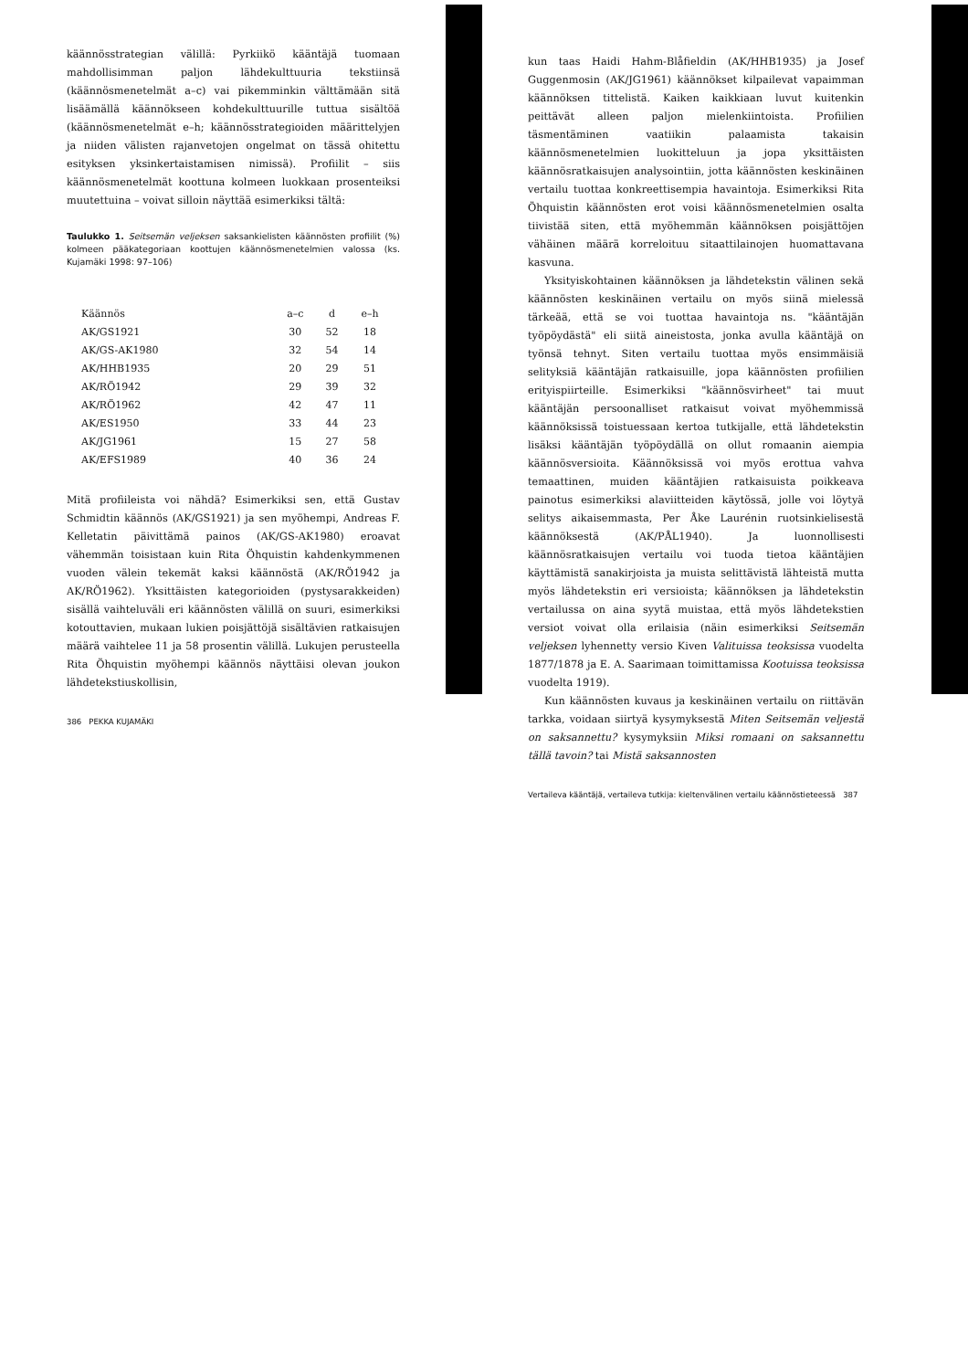käännösstrategian välillä: Pyrkiikö kääntäjä tuomaan mahdollisimman paljon lähdekulttuuria tekstiinsä (käännösmenetelmät a–c) vai pikemminkin välttämään sitä lisäämällä käännökseen kohdekulttuurille tuttua sisältöä (käännösmenetelmät e–h; käännösstrategioiden määrittelyjen ja niiden välisten rajanvetojen ongelmat on tässä ohitettu esityksen yksinkertaistamisen nimissä). Profiilit – siis käännösmenetelmät koottuna kolmeen luokkaan prosenteiksi muutettuina – voivat silloin näyttää esimerkiksi tältä:
Taulukko 1. Seitsemän veljeksen saksankielisten käännösten profiilit (%) kolmeen pääkategoriaan koottujen käännösmenetelmien valossa (ks. Kujamäki 1998: 97–106)
| Käännös | a–c | d | e–h |
| --- | --- | --- | --- |
| AK/GS1921 | 30 | 52 | 18 |
| AK/GS-AK1980 | 32 | 54 | 14 |
| AK/HHB1935 | 20 | 29 | 51 |
| AK/RÖ1942 | 29 | 39 | 32 |
| AK/RÖ1962 | 42 | 47 | 11 |
| AK/ES1950 | 33 | 44 | 23 |
| AK/JG1961 | 15 | 27 | 58 |
| AK/EFS1989 | 40 | 36 | 24 |
Mitä profiileista voi nähdä? Esimerkiksi sen, että Gustav Schmidtin käännös (AK/GS1921) ja sen myöhempi, Andreas F. Kelletatin päivittämä painos (AK/GS-AK1980) eroavat vähemmän toisistaan kuin Rita Öhquistin kahdenkymmenen vuoden välein tekemät kaksi käännöstä (AK/RÖ1942 ja AK/RÖ1962). Yksittäisten kategorioiden (pystysarakkeiden) sisällä vaihteluväli eri käännösten välillä on suuri, esimerkiksi kotouttavien, mukaan lukien poisjättöjä sisältävien ratkaisujen määrä vaihtelee 11 ja 58 prosentin välillä. Lukujen perusteella Rita Öhquistin myöhempi käännös näyttäisi olevan joukon lähdetekstiuskollisin,
386 PEKKA KUJAMÄKI
kun taas Haidi Hahm-Blåfieldin (AK/HHB1935) ja Josef Guggenmosin (AK/JG1961) käännökset kilpailevat vapaimman käännöksen tittelistä. Kaiken kaikkiaan luvut kuitenkin peittävät alleen paljon mielenkiintoista. Profiilien täsmentäminen vaatiikin palaamista takaisin käännösmenetelmien luokitteluun ja jopa yksittäisten käännösratkaisujen analysointiin, jotta käännösten keskinäinen vertailu tuottaa konkreettisempia havaintoja. Esimerkiksi Rita Öhquistin käännösten erot voisi käännösmenetelmien osalta tiivistää siten, että myöhemmän käännöksen poisjättöjen vähäinen määrä korreloituu sitaattilainojen huomattavana kasvuna.
Yksityiskohtainen käännöksen ja lähdetekstin välinen sekä käännösten keskinäinen vertailu on myös siinä mielessä tärkeää, että se voi tuottaa havaintoja ns. "kääntäjän työpöydästä" eli siitä aineistosta, jonka avulla kääntäjä on työnsä tehnyt. Siten vertailu tuottaa myös ensimmäisiä selityksiä kääntäjän ratkaisuille, jopa käännösten profiilien erityispiirteille. Esimerkiksi "käännösvirheet" tai muut kääntäjän persoonalliset ratkaisut voivat myöhemmissä käännöksissä toistuessaan kertoa tutkijalle, että lähdetekstin lisäksi kääntäjän työpöydällä on ollut romaanin aiempia käännösversioita. Käännöksissä voi myös erottua vahva temaattinen, muiden kääntäjien ratkaisuista poikkeava painotus esimerkiksi alaviitteiden käytössä, jolle voi löytyä selitys aikaisemmasta, Per Åke Laurénin ruotsinkielisestä käännöksestä (AK/PÅL1940). Ja luonnollisesti käännösratkaisujen vertailu voi tuoda tietoa kääntäjien käyttämistä sanakirjoista ja muista selittävistä lähteistä mutta myös lähdetekstin eri versioista; käännöksen ja lähdetekstin vertailussa on aina syytä muistaa, että myös lähdetekstien versiot voivat olla erilaisia (näin esimerkiksi Seitsemän veljeksen lyhennetty versio Kiven Valituissa teoksissa vuodelta 1877/1878 ja E. A. Saarimaan toimittamissa Kootuissa teoksissa vuodelta 1919).
Kun käännösten kuvaus ja keskinäinen vertailu on riittävän tarkka, voidaan siirtyä kysymyksestä Miten Seitsemän veljestä on saksannettu? kysymyksiin Miksi romaani on saksannettu tällä tavoin? tai Mistä saksannosten
Vertaileva kääntäjä, vertaileva tutkija: kieltenvälinen vertailu käännöstieteessä 387